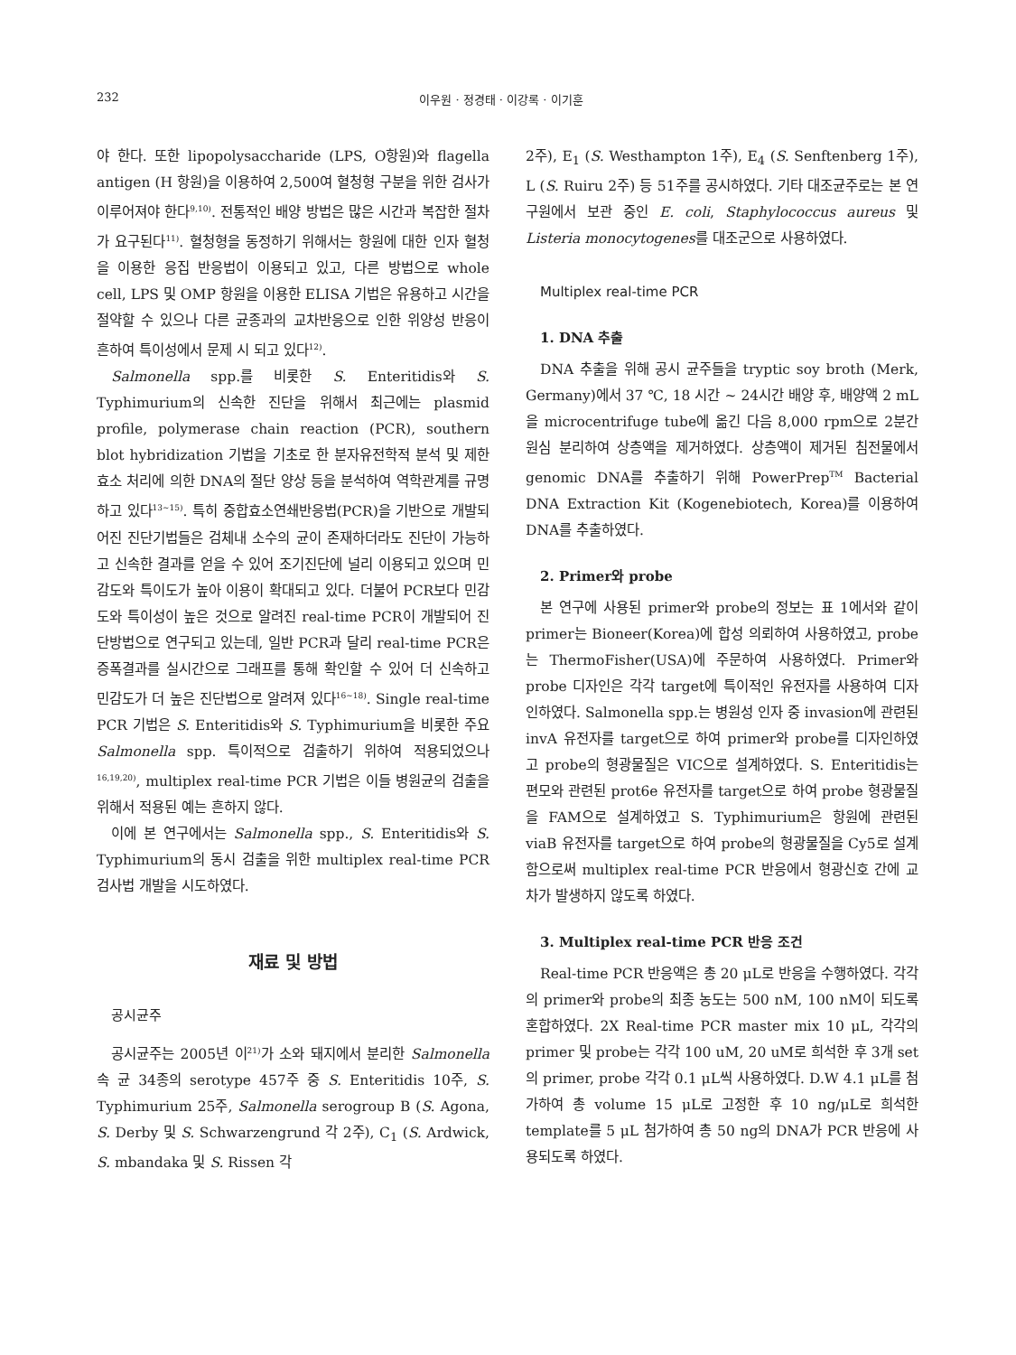232 이우원 · 정경태 · 이강록 · 이기훈
야 한다. 또한 lipopolysaccharide (LPS, O항원)와 flagella antigen (H 항원)을 이용하여 2,500여 혈청형 구분을 위한 검사가 이루어져야 한다<sup>9,10)</sup>. 전통적인 배양 방법은 많은 시간과 복잡한 절차가 요구된다<sup>11)</sup>. 혈청형을 동정하기 위해서는 항원에 대한 인자 혈청을 이용한 응집 반응법이 이용되고 있고, 다른 방법으로 whole cell, LPS 및 OMP 항원을 이용한 ELISA 기법은 유용하고 시간을 절약할 수 있으나 다른 균종과의 교차반응으로 인한 위양성 반응이 흔하여 특이성에서 문제 시 되고 있다<sup>12)</sup>.
Salmonella spp.를 비롯한 S. Enteritidis와 S. Typhimurium의 신속한 진단을 위해서 최근에는 plasmid profile, polymerase chain reaction (PCR), southern blot hybridization 기법을 기초로 한 분자유전학적 분석 및 제한효소 처리에 의한 DNA의 절단 양상 등을 분석하여 역학관계를 규명하고 있다<sup>13~15)</sup>. 특히 중합효소연쇄반응법(PCR)을 기반으로 개발되어진 진단기법들은 검체내 소수의 균이 존재하더라도 진단이 가능하고 신속한 결과를 얻을 수 있어 조기진단에 널리 이용되고 있으며 민감도와 특이도가 높아 이용이 확대되고 있다. 더불어 PCR보다 민감도와 특이성이 높은 것으로 알려진 real-time PCR이 개발되어 진단방법으로 연구되고 있는데, 일반 PCR과 달리 real-time PCR은 증폭결과를 실시간으로 그래프를 통해 확인할 수 있어 더 신속하고 민감도가 더 높은 진단법으로 알려져 있다<sup>16~18)</sup>. Single real-time PCR 기법은 S. Enteritidis와 S. Typhimurium을 비롯한 주요 Salmonella spp. 특이적으로 검출하기 위하여 적용되었으나<sup>16,19,20)</sup>, multiplex real-time PCR 기법은 이들 병원균의 검출을 위해서 적용된 예는 흔하지 않다.
이에 본 연구에서는 Salmonella spp., S. Enteritidis와 S. Typhimurium의 동시 검출을 위한 multiplex real-time PCR 검사법 개발을 시도하였다.
재료 및 방법
공시균주
공시균주는 2005년 이<sup>21)</sup>가 소와 돼지에서 분리한 Salmonella속 균 34종의 serotype 457주 중 S. Enteritidis 10주, S. Typhimurium 25주, Salmonella serogroup B (S. Agona, S. Derby 및 S. Schwarzengrund 각 2주), C<sub>1</sub> (S. Ardwick, S. mbandaka 및 S. Rissen 각
2주), E<sub>1</sub> (S. Westhampton 1주), E<sub>4</sub> (S. Senftenberg 1주), L (S. Ruiru 2주) 등 51주를 공시하였다. 기타 대조균주로는 본 연구원에서 보관 중인 E. coli, Staphylococcus aureus 및 Listeria monocytogenes를 대조군으로 사용하였다.
Multiplex real-time PCR
1. DNA 추출
DNA 추출을 위해 공시 균주들을 tryptic soy broth (Merk, Germany)에서 37 ℃, 18 시간 ~ 24시간 배양 후, 배양액 2 mL을 microcentrifuge tube에 옮긴 다음 8,000 rpm으로 2분간 원심 분리하여 상층액을 제거하였다. 상층액이 제거된 침전물에서 genomic DNA를 추출하기 위해 PowerPrep<sup>TM</sup> Bacterial DNA Extraction Kit (Kogenebiotech, Korea)를 이용하여 DNA를 추출하였다.
2. Primer와 probe
본 연구에 사용된 primer와 probe의 정보는 표 1에서와 같이 primer는 Bioneer(Korea)에 합성 의뢰하여 사용하였고, probe는 ThermoFisher(USA)에 주문하여 사용하였다. Primer와 probe 디자인은 각각 target에 특이적인 유전자를 사용하여 디자인하였다. Salmonella spp.는 병원성 인자 중 invasion에 관련된 invA 유전자를 target으로 하여 primer와 probe를 디자인하였고 probe의 형광물질은 VIC으로 설계하였다. S. Enteritidis는 편모와 관련된 prot6e 유전자를 target으로 하여 probe 형광물질을 FAM으로 설계하였고 S. Typhimurium은 항원에 관련된 viaB 유전자를 target으로 하여 probe의 형광물질을 Cy5로 설계함으로써 multiplex real-time PCR 반응에서 형광신호 간에 교차가 발생하지 않도록 하였다.
3. Multiplex real-time PCR 반응 조건
Real-time PCR 반응액은 총 20 μL로 반응을 수행하였다. 각각의 primer와 probe의 최종 농도는 500 nM, 100 nM이 되도록 혼합하였다. 2X Real-time PCR master mix 10 μL, 각각의 primer 및 probe는 각각 100 uM, 20 uM로 희석한 후 3개 set의 primer, probe 각각 0.1 μL씩 사용하였다. D.W 4.1 μL를 첨가하여 총 volume 15 μL로 고정한 후 10 ng/μL로 희석한 template를 5 μL 첨가하여 총 50 ng의 DNA가 PCR 반응에 사용되도록 하였다.